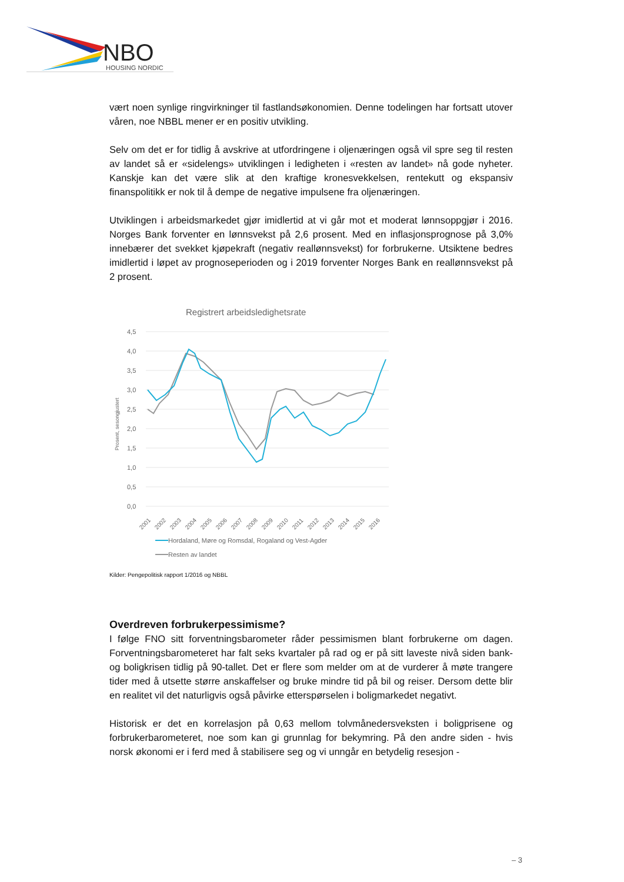NBO
HOUSING NORDIC
vært noen synlige ringvirkninger til fastlandsøkonomien. Denne todelingen har fortsatt utover våren, noe NBBL mener er en positiv utvikling.
Selv om det er for tidlig å avskrive at utfordringene i oljenæringen også vil spre seg til resten av landet så er «sidelengs» utviklingen i ledigheten i «resten av landet» nå gode nyheter. Kanskje kan det være slik at den kraftige kronesvekkelsen, rentekutt og ekspansiv finanspolitikk er nok til å dempe de negative impulsene fra oljenæringen.
Utviklingen i arbeidsmarkedet gjør imidlertid at vi går mot et moderat lønnsoppgjør i 2016. Norges Bank forventer en lønnsvekst på 2,6 prosent. Med en inflasjonsprognose på 3,0% innebærer det svekket kjøpekraft (negativ reallønnsvekst) for forbrukerne. Utsiktene bedres imidlertid i løpet av prognoseperioden og i 2019 forventer Norges Bank en reallønnsvekst på 2 prosent.
Registrert arbeidsledighetsrate
4,5
4,0
3,5
3,0
2,5
2,0
1,5
1,0
0,5
0,0
Prosent, sesongjustert
2001
2002
2003
2004
2005
2006
2007
2008
2009
2010
2011
2012
2013
2014
2015
2016
Hordaland, Møre og Romsdal, Rogaland og Vest-Agder
Resten av landet
Kilder: Pengepolitisk rapport 1/2016 og NBBL
Overdreven forbrukerpessimisme?
I følge FNO sitt forventningsbarometer råder pessimismen blant forbrukerne om dagen. Forventningsbarometeret har falt seks kvartaler på rad og er på sitt laveste nivå siden bank- og boligkrisen tidlig på 90-tallet. Det er flere som melder om at de vurderer å møte trangere tider med å utsette større anskaffelser og bruke mindre tid på bil og reiser. Dersom dette blir en realitet vil det naturligvis også påvirke etterspørselen i boligmarkedet negativt.
Historisk er det en korrelasjon på 0,63 mellom tolvmånedersveksten i boligprisene og forbrukerbarometeret, noe som kan gi grunnlag for bekymring. På den andre siden - hvis norsk økonomi er i ferd med å stabilisere seg og vi unngår en betydelig resesjon -
– 3